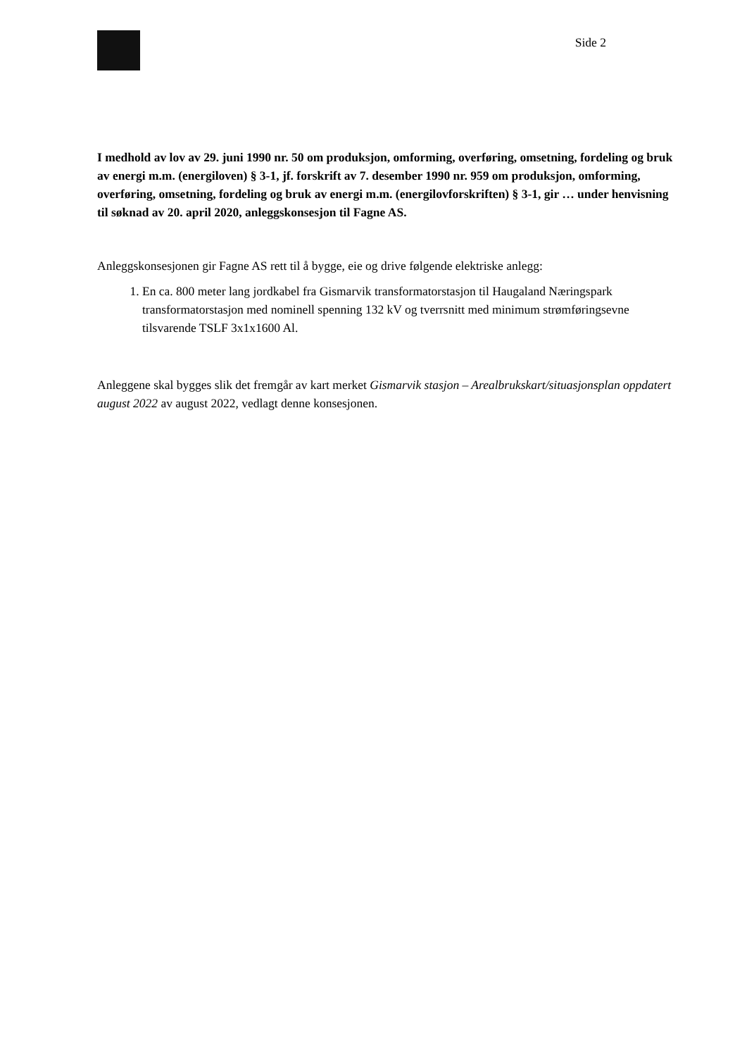Side 2
I medhold av lov av 29. juni 1990 nr. 50 om produksjon, omforming, overføring, omsetning, fordeling og bruk av energi m.m. (energiloven) § 3-1, jf. forskrift av 7. desember 1990 nr. 959 om produksjon, omforming, overføring, omsetning, fordeling og bruk av energi m.m. (energilovforskriften) § 3-1, gir … under henvisning til søknad av 20. april 2020, anleggskonsesjon til Fagne AS.
Anleggskonsesjonen gir Fagne AS rett til å bygge, eie og drive følgende elektriske anlegg:
1. En ca. 800 meter lang jordkabel fra Gismarvik transformatorstasjon til Haugaland Næringspark transformatorstasjon med nominell spenning 132 kV og tverrsnitt med minimum strømføringsevne tilsvarende TSLF 3x1x1600 Al.
Anleggene skal bygges slik det fremgår av kart merket Gismarvik stasjon – Arealbrukskart/situasjonsplan oppdatert august 2022 av august 2022, vedlagt denne konsesjonen.